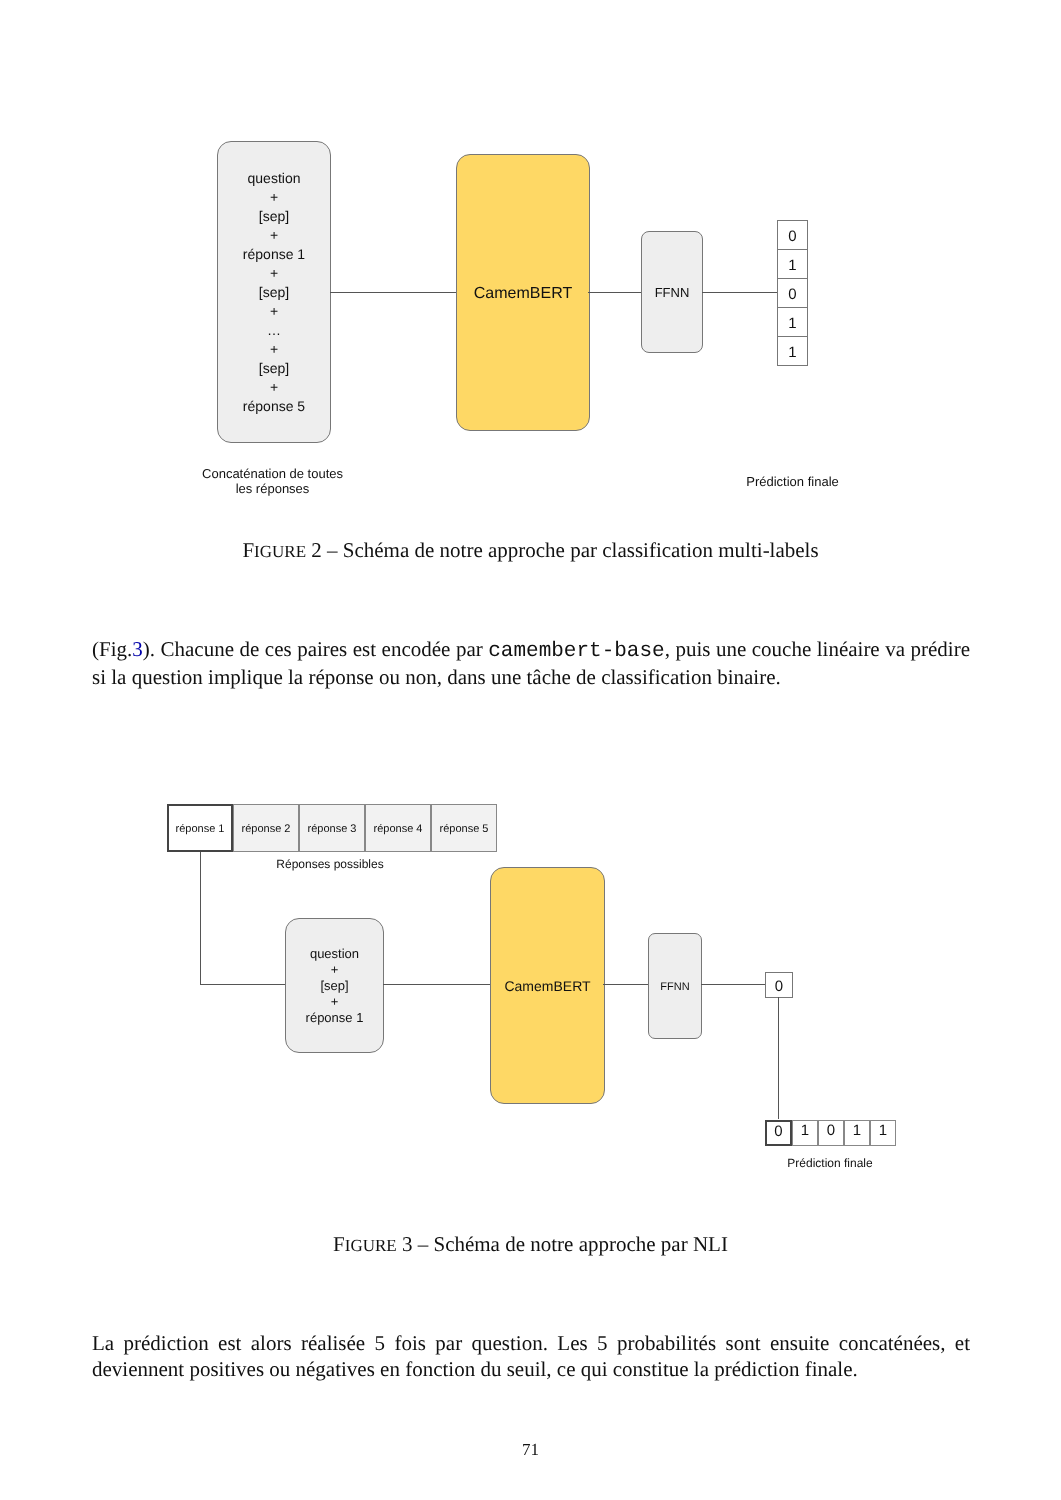question
+
[sep]
+
réponse 1
+
[sep]
+
…
+
[sep]
+
réponse 5
CamemBERT
FFNN
0
1
0
1
1
Concaténation de toutes les réponses
Prédiction finale
FIGURE 2 – Schéma de notre approche par classification multi-labels
(Fig.3). Chacune de ces paires est encodée par camembert-base, puis une couche linéaire va prédire si la question implique la réponse ou non, dans une tâche de classification binaire.
réponse 1
réponse 2 réponse 3 réponse 4 réponse 5
Réponses possibles
question
+
[sep]
+
réponse 1
CamemBERT
FFNN
0
0
1 0 1 1
Prédiction finale
FIGURE 3 – Schéma de notre approche par NLI
La prédiction est alors réalisée 5 fois par question. Les 5 probabilités sont ensuite concaténées, et deviennent positives ou négatives en fonction du seuil, ce qui constitue la prédiction finale.
71